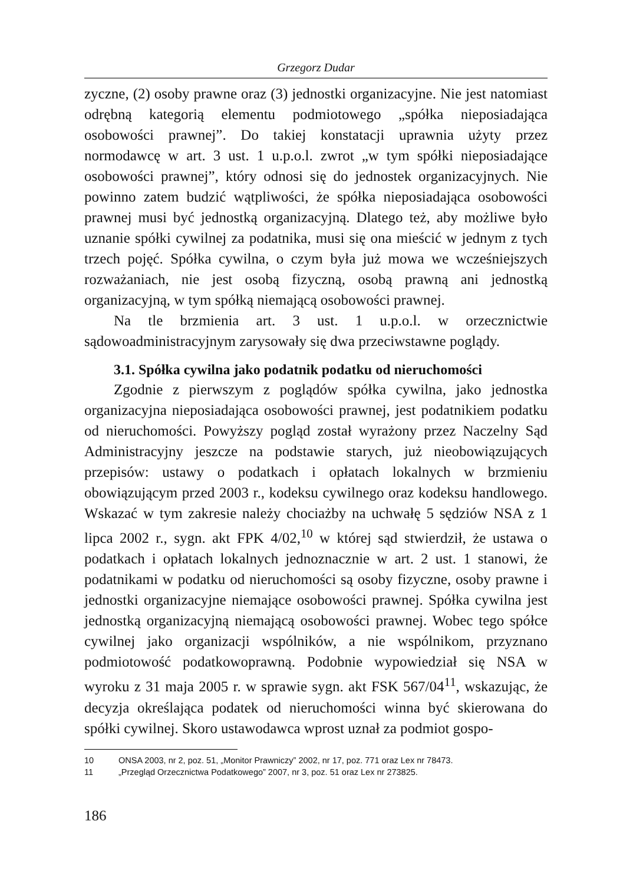Grzegorz Dudar
zyczne, (2) osoby prawne oraz (3) jednostki organizacyjne. Nie jest natomiast odrębną kategorią elementu podmiotowego „spółka nieposiadająca osobowości prawnej”. Do takiej konstatacji uprawnia użyty przez normodawcę w art. 3 ust. 1 u.p.o.l. zwrot „w tym spółki nieposiadające osobowości prawnej”, który odnosi się do jednostek organizacyjnych. Nie powinno zatem budzić wątpliwości, że spółka nieposiadająca osobowości prawnej musi być jednostką organizacyjną. Dlatego też, aby możliwe było uznanie spółki cywilnej za podatnika, musi się ona mieścić w jednym z tych trzech pojęć. Spółka cywilna, o czym była już mowa we wcześniejszych rozważaniach, nie jest osobą fizyczną, osobą prawną ani jednostką organizacyjną, w tym spółką niemającą osobowości prawnej.
Na tle brzmienia art. 3 ust. 1 u.p.o.l. w orzecznictwie sądowoadministracyjnym zarysowały się dwa przeciwstawne poglądy.
3.1. Spółka cywilna jako podatnik podatku od nieruchomości
Zgodnie z pierwszym z poglądów spółka cywilna, jako jednostka organizacyjna nieposiadająca osobowości prawnej, jest podatnikiem podatku od nieruchomości. Powyższy pogląd został wyrażony przez Naczelny Sąd Administracyjny jeszcze na podstawie starych, już nieobowiązujących przepisów: ustawy o podatkach i opłatach lokalnych w brzmieniu obowiązującym przed 2003 r., kodeksu cywilnego oraz kodeksu handlowego. Wskazać w tym zakresie należy chociażby na uchwałę 5 sędziów NSA z 1 lipca 2002 r., sygn. akt FPK 4/02,<sup>10</sup> w której sąd stwierdził, że ustawa o podatkach i opłatach lokalnych jednoznacznie w art. 2 ust. 1 stanowi, że podatnikami w podatku od nieruchomości są osoby fizyczne, osoby prawne i jednostki organizacyjne niemające osobowości prawnej. Spółka cywilna jest jednostką organizacyjną niemającą osobowości prawnej. Wobec tego spółce cywilnej jako organizacji wspólników, a nie wspólnikom, przyznano podmiotowość podatkowoprawną. Podobnie wypowiedział się NSA w wyroku z 31 maja 2005 r. w sprawie sygn. akt FSK 567/04<sup>11</sup>, wskazując, że decyzja określająca podatek od nieruchomości winna być skierowana do spółki cywilnej. Skoro ustawodawca wprost uznał za podmiot gospo-
10 ONSA 2003, nr 2, poz. 51, „Monitor Prawniczy” 2002, nr 17, poz. 771 oraz Lex nr 78473.
11 „Przegląd Orzecznictwa Podatkowego” 2007, nr 3, poz. 51 oraz Lex nr 273825.
186